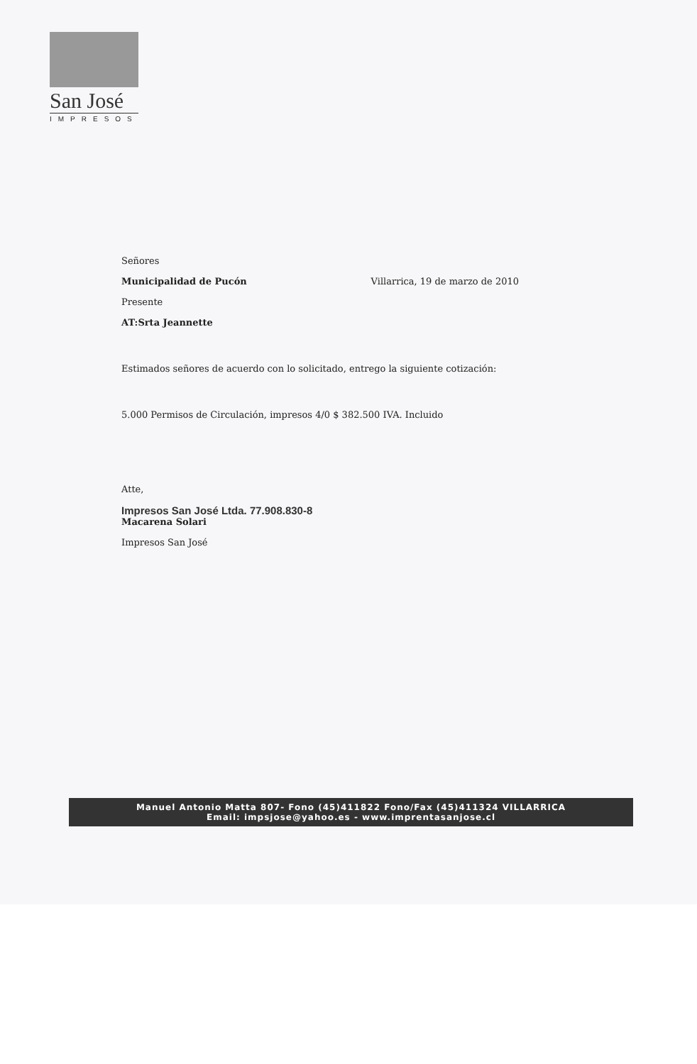San José
IMPRESOS
Señores
Municipalidad de Pucón Villarrica, 19 de marzo de 2010
Presente
AT:Srta Jeannette
Estimados señores de acuerdo con lo solicitado, entrego la siguiente cotización:
5.000 Permisos de Circulación, impresos 4/0 $ 382.500 IVA. Incluido
Atte,
Impresos San José Ltda. 77.908.830-8
Macarena Solari
Impresos San José
Manuel Antonio Matta 807- Fono (45)411822 Fono/Fax (45)411324 VILLARRICA
Email: impsjose@yahoo.es - www.imprentasanjose.cl